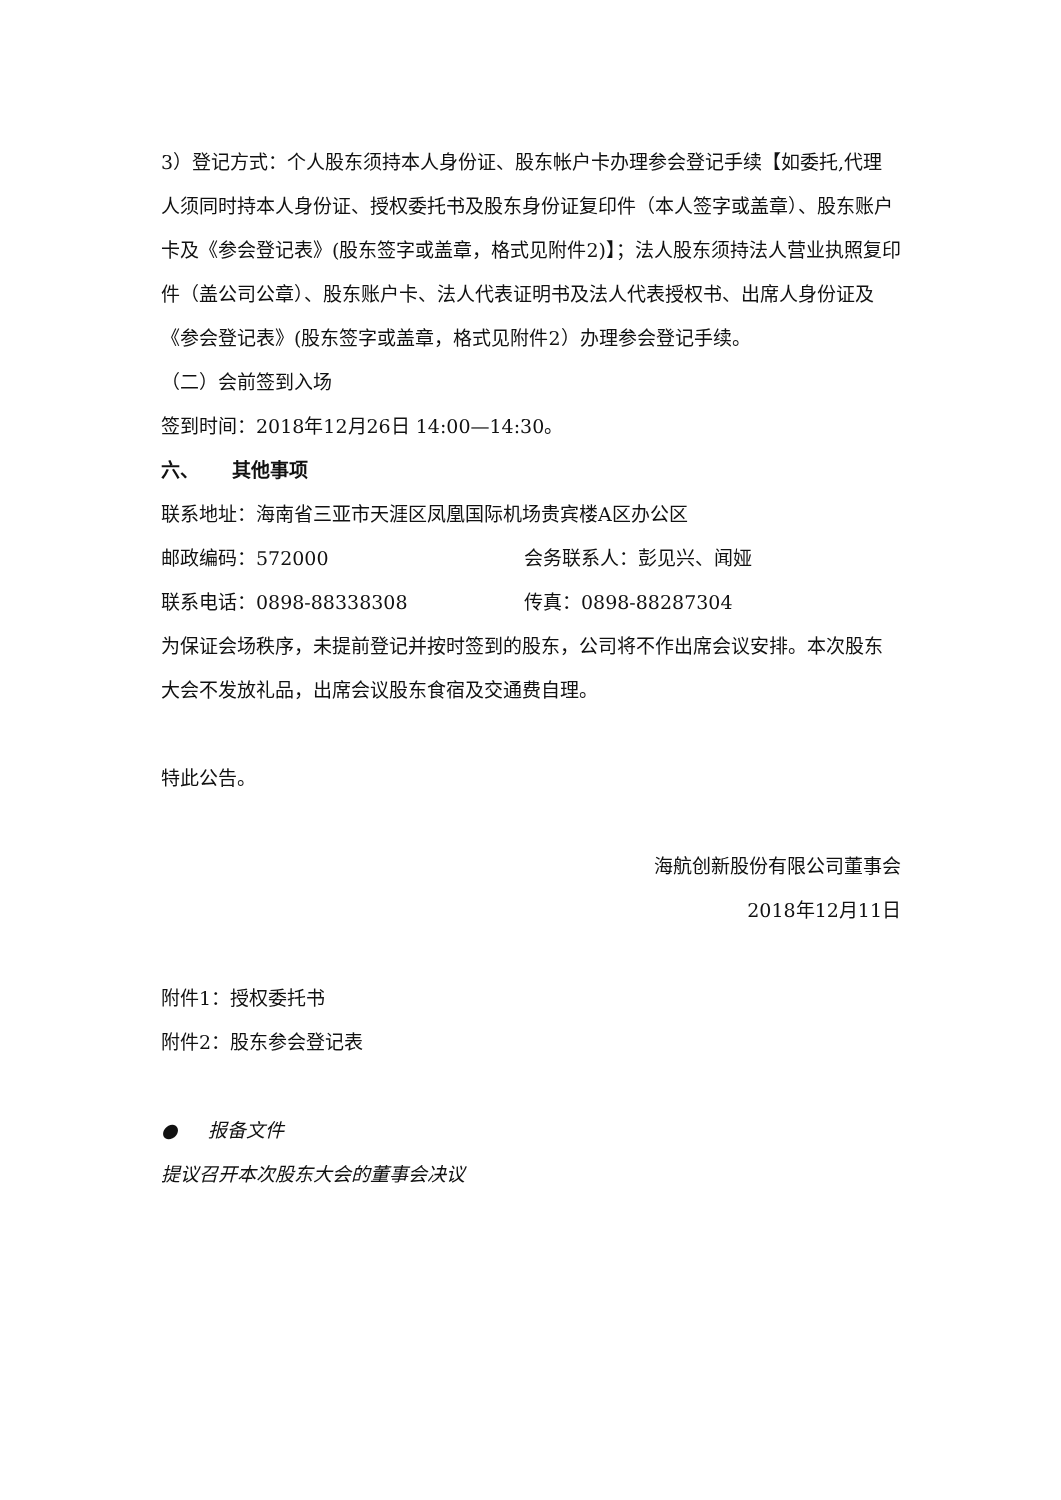3）登记方式：个人股东须持本人身份证、股东帐户卡办理参会登记手续【如委托,代理人须同时持本人身份证、授权委托书及股东身份证复印件（本人签字或盖章）、股东账户卡及《参会登记表》(股东签字或盖章，格式见附件2)】；法人股东须持法人营业执照复印件（盖公司公章）、股东账户卡、法人代表证明书及法人代表授权书、出席人身份证及《参会登记表》(股东签字或盖章，格式见附件2）办理参会登记手续。
（二）会前签到入场
签到时间：2018年12月26日 14:00—14:30。
六、 其他事项
联系地址：海南省三亚市天涯区凤凰国际机场贵宾楼A区办公区
邮政编码：572000 会务联系人：彭见兴、闻娅
联系电话：0898-88338308 传真：0898-88287304
为保证会场秩序，未提前登记并按时签到的股东，公司将不作出席会议安排。本次股东大会不发放礼品，出席会议股东食宿及交通费自理。
特此公告。
海航创新股份有限公司董事会
2018年12月11日
附件1：授权委托书
附件2：股东参会登记表
● 报备文件
提议召开本次股东大会的董事会决议